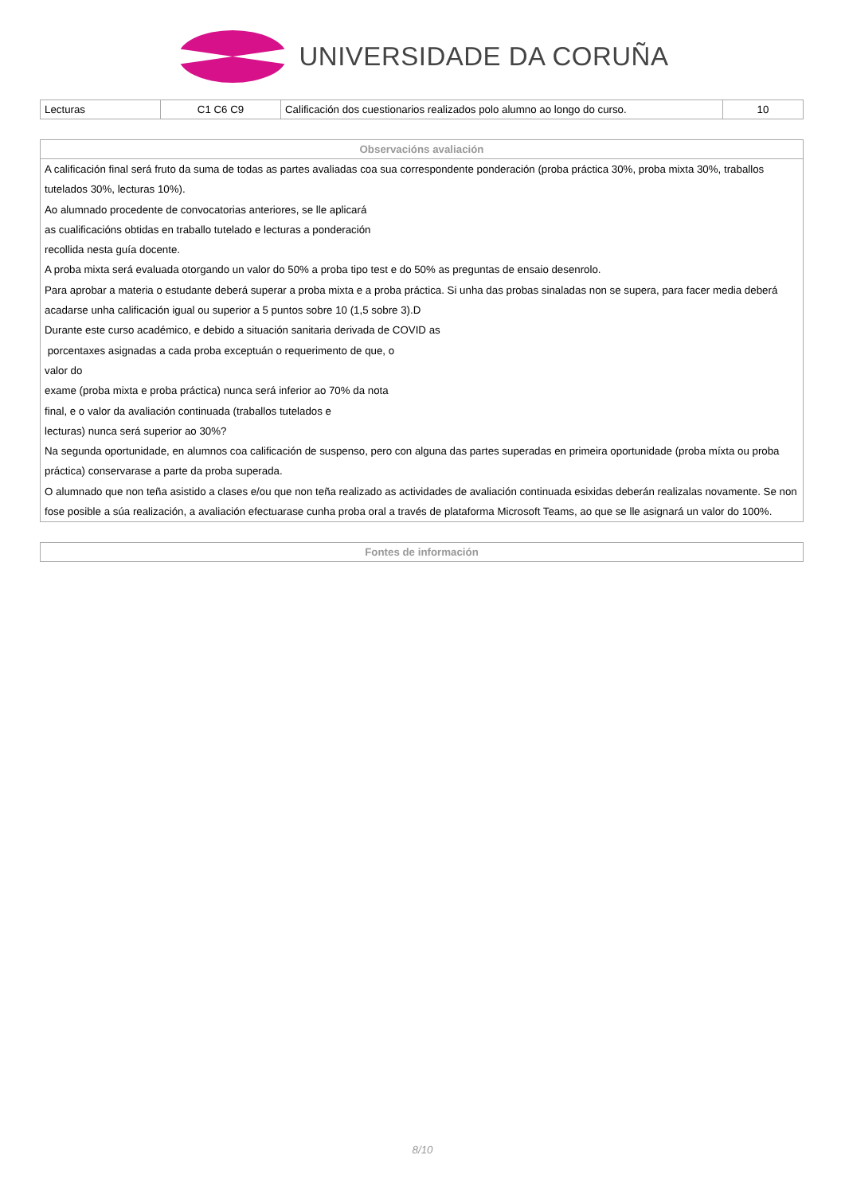UNIVERSIDADE DA CORUÑA
| Lecturas | C1 C6 C9 | Calificación dos cuestionarios realizados polo alumno ao longo do curso. | 10 |
| Observacións avaliación |
| --- |
| A calificación final será fruto da suma de todas as partes avaliadas coa sua correspondente ponderación (proba práctica 30%, proba mixta 30%, traballos tutelados 30%, lecturas 10%). Ao alumnado procedente de convocatorias anteriores, se lle aplicará as cualificacións obtidas en traballo tutelado e lecturas a ponderación recollida nesta guía docente. A proba mixta será evaluada otorgando un valor do 50% a proba tipo test e do 50% as preguntas de ensaio desenrolo. Para aprobar a materia o estudante deberá superar a proba mixta e a proba práctica. Si unha das probas sinaladas non se supera, para facer media deberá acadarse unha calificación igual ou superior a 5 puntos sobre 10 (1,5 sobre 3).D Durante este curso académico, e debido a situación sanitaria derivada de COVID as porcentaxes asignadas a cada proba exceptuán o requerimento de que, o valor do exame (proba mixta e proba práctica) nunca será inferior ao 70% da nota final, e o valor da avaliación continuada (traballos tutelados e lecturas) nunca será superior ao 30%? Na segunda oportunidade, en alumnos coa calificación de suspenso, pero con alguna das partes superadas en primeira oportunidade (proba míxta ou proba práctica) conservarase a parte da proba superada. O alumnado que non teña asistido a clases e/ou que non teña realizado as actividades de avaliación continuada esixidas deberán realizalas novamente. Se non fose posible a súa realización, a avaliación efectuarase cunha proba oral a través de plataforma Microsoft Teams, ao que se lle asignará un valor do 100%. |
| Fontes de información |
| --- |
8/10